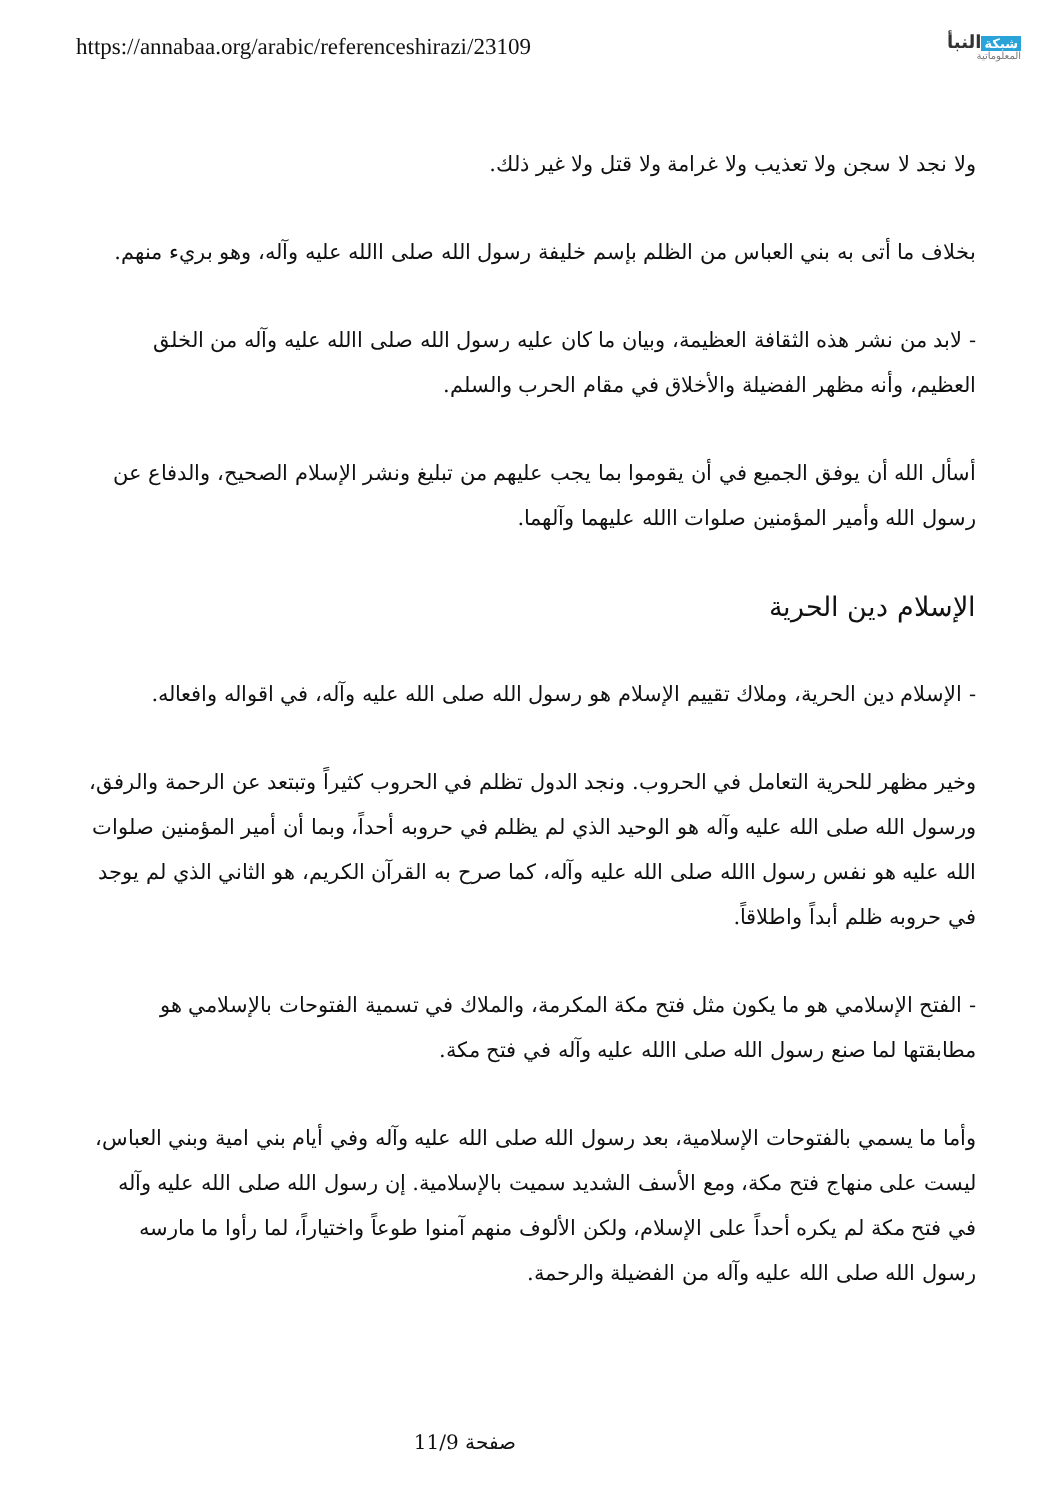https://annabaa.org/arabic/referenceshirazi/23109
شبكة النبأ
المعلوماتية
ولا نجد لا سجن ولا تعذيب ولا غرامة ولا قتل ولا غير ذلك.
بخلاف ما أتى به بني العباس من الظلم بإسم خليفة رسول الله صلى االله عليه وآله، وهو بريء منهم.
- لابد من نشر هذه الثقافة العظيمة، وبيان ما كان عليه رسول الله صلى االله عليه وآله من الخلق العظيم، وأنه مظهر الفضيلة والأخلاق في مقام الحرب والسلم.
أسأل الله أن يوفق الجميع في أن يقوموا بما يجب عليهم من تبليغ ونشر الإسلام الصحيح، والدفاع عن رسول الله وأمير المؤمنين صلوات االله عليهما وآلهما.
الإسلام دين الحرية
- الإسلام دين الحرية، وملاك تقييم الإسلام هو رسول الله صلى الله عليه وآله، في اقواله وافعاله.
وخير مظهر للحرية التعامل في الحروب. ونجد الدول تظلم في الحروب كثيراً وتبتعد عن الرحمة والرفق، ورسول الله صلى الله عليه وآله هو الوحيد الذي لم يظلم في حروبه أحداً، وبما أن أمير المؤمنين صلوات الله عليه هو نفس رسول االله صلى الله عليه وآله، كما صرح به القرآن الكريم، هو الثاني الذي لم يوجد في حروبه ظلم أبداً واطلاقاً.
- الفتح الإسلامي هو ما يكون مثل فتح مكة المكرمة، والملاك في تسمية الفتوحات بالإسلامي هو مطابقتها لما صنع رسول الله صلى االله عليه وآله في فتح مكة.
وأما ما يسمي بالفتوحات الإسلامية، بعد رسول الله صلى الله عليه وآله وفي أيام بني امية وبني العباس، ليست على منهاج فتح مكة، ومع الأسف الشديد سميت بالإسلامية. إن رسول الله صلى الله عليه وآله في فتح مكة لم يكره أحداً على الإسلام، ولكن الألوف منهم آمنوا طوعاً واختياراً، لما رأوا ما مارسه رسول الله صلى الله عليه وآله من الفضيلة والرحمة.
صفحة 11/9